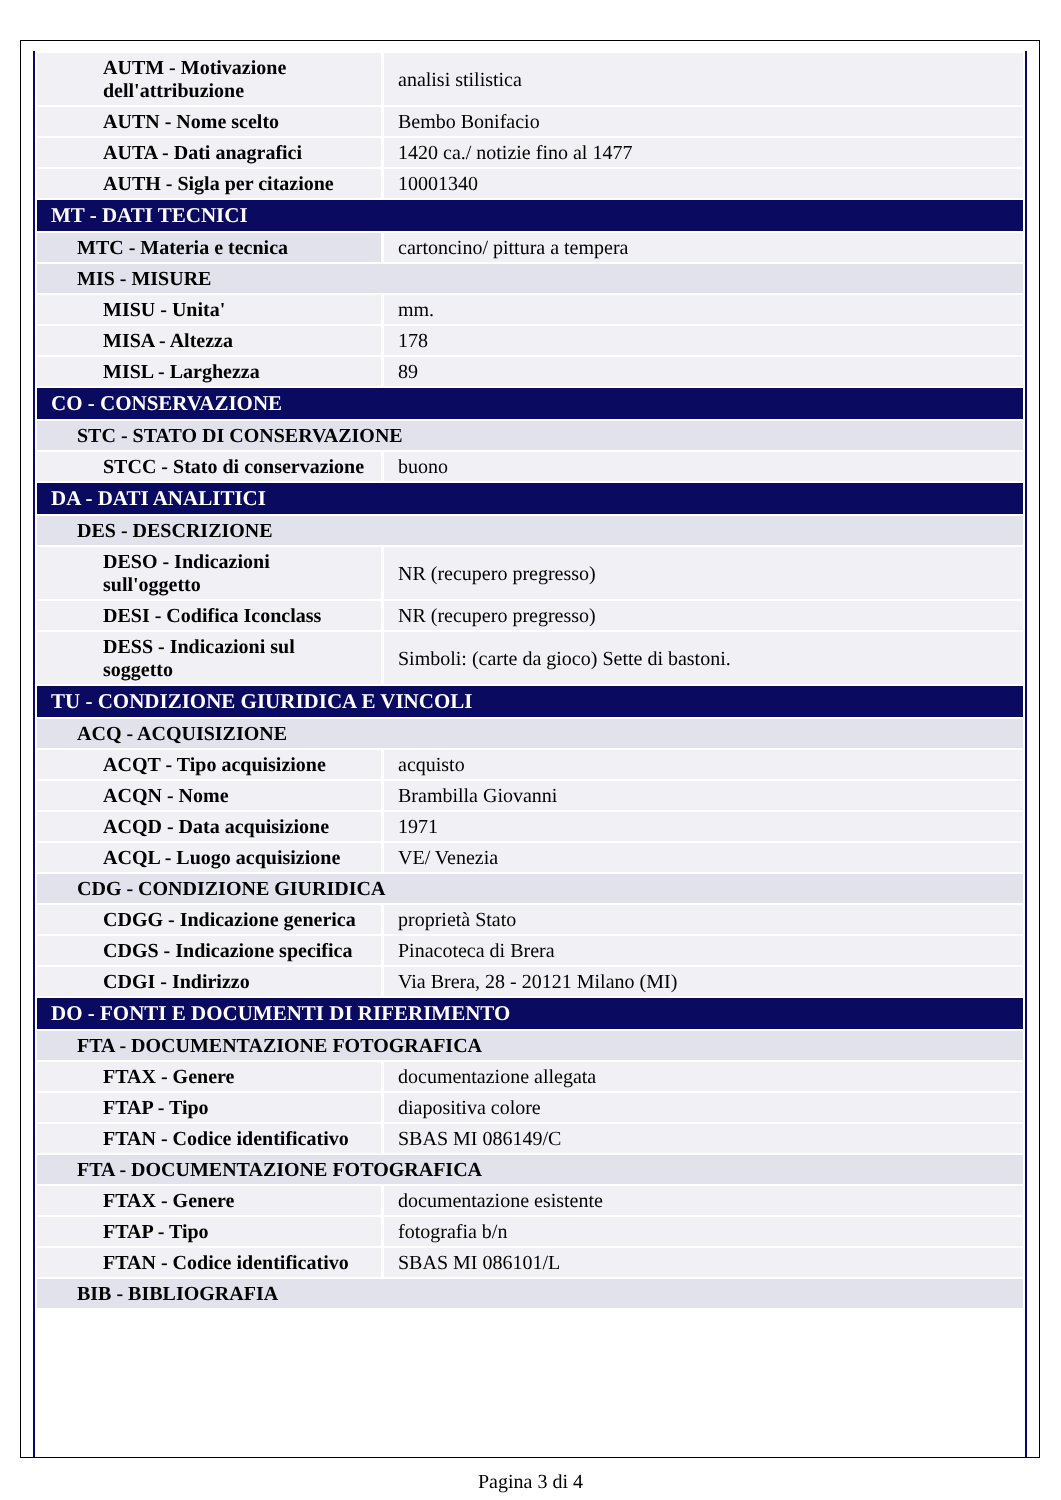| AUTM - Motivazione dell'attribuzione | analisi stilistica |
| AUTN - Nome scelto | Bembo Bonifacio |
| AUTA - Dati anagrafici | 1420 ca./ notizie fino al 1477 |
| AUTH - Sigla per citazione | 10001340 |
| MT - DATI TECNICI | |
| MTC - Materia e tecnica | cartoncino/ pittura a tempera |
| MIS - MISURE | |
| MISU - Unita' | mm. |
| MISA - Altezza | 178 |
| MISL - Larghezza | 89 |
| CO - CONSERVAZIONE | |
| STC - STATO DI CONSERVAZIONE | |
| STCC - Stato di conservazione | buono |
| DA - DATI ANALITICI | |
| DES - DESCRIZIONE | |
| DESO - Indicazioni sull'oggetto | NR (recupero pregresso) |
| DESI - Codifica Iconclass | NR (recupero pregresso) |
| DESS - Indicazioni sul soggetto | Simboli: (carte da gioco) Sette di bastoni. |
| TU - CONDIZIONE GIURIDICA E VINCOLI | |
| ACQ - ACQUISIZIONE | |
| ACQT - Tipo acquisizione | acquisto |
| ACQN - Nome | Brambilla Giovanni |
| ACQD - Data acquisizione | 1971 |
| ACQL - Luogo acquisizione | VE/ Venezia |
| CDG - CONDIZIONE GIURIDICA | |
| CDGG - Indicazione generica | proprietà Stato |
| CDGS - Indicazione specifica | Pinacoteca di Brera |
| CDGI - Indirizzo | Via Brera, 28 - 20121 Milano (MI) |
| DO - FONTI E DOCUMENTI DI RIFERIMENTO | |
| FTA - DOCUMENTAZIONE FOTOGRAFICA | |
| FTAX - Genere | documentazione allegata |
| FTAP - Tipo | diapositiva colore |
| FTAN - Codice identificativo | SBAS MI 086149/C |
| FTA - DOCUMENTAZIONE FOTOGRAFICA | |
| FTAX - Genere | documentazione esistente |
| FTAP - Tipo | fotografia b/n |
| FTAN - Codice identificativo | SBAS MI 086101/L |
| BIB - BIBLIOGRAFIA | |
Pagina 3 di 4